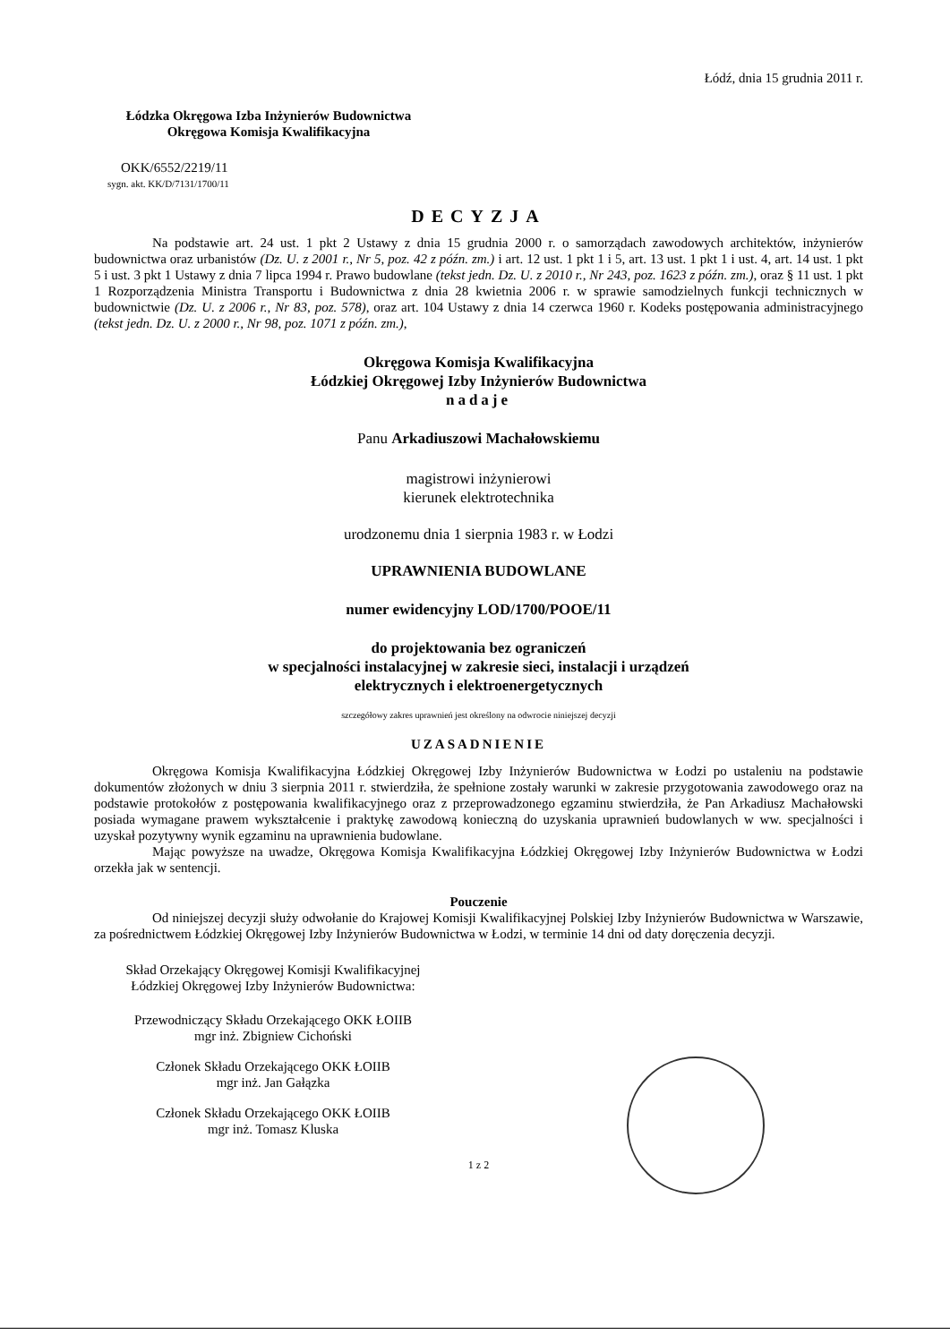Łódź, dnia 15 grudnia 2011 r.
Łódzka Okręgowa Izba Inżynierów Budownictwa
Okręgowa Komisja Kwalifikacyjna
OKK/6552/2219/11
sygn. akt. KK/D/7131/1700/11
DECYZJA
Na podstawie art. 24 ust. 1 pkt 2 Ustawy z dnia 15 grudnia 2000 r. o samorządach zawodowych architektów, inżynierów budownictwa oraz urbanistów (Dz. U. z 2001 r., Nr 5, poz. 42 z późn. zm.) i art. 12 ust. 1 pkt 1 i 5, art. 13 ust. 1 pkt 1 i ust. 4, art. 14 ust. 1 pkt 5 i ust. 3 pkt 1 Ustawy z dnia 7 lipca 1994 r. Prawo budowlane (tekst jedn. Dz. U. z 2010 r., Nr 243, poz. 1623 z późn. zm.), oraz § 11 ust. 1 pkt 1 Rozporządzenia Ministra Transportu i Budownictwa z dnia 28 kwietnia 2006 r. w sprawie samodzielnych funkcji technicznych w budownictwie (Dz. U. z 2006 r., Nr 83, poz. 578), oraz art. 104 Ustawy z dnia 14 czerwca 1960 r. Kodeks postępowania administracyjnego (tekst jedn. Dz. U. z 2000 r., Nr 98, poz. 1071 z późn. zm.),
Okręgowa Komisja Kwalifikacyjna
Łódzkiej Okręgowej Izby Inżynierów Budownictwa
nadaje
Panu Arkadiuszowi Machałowskiemu
magistrowi inżynierowi
kierunek elektrotechnika
urodzonemu dnia 1 sierpnia 1983 r. w Łodzi
UPRAWNIENIA BUDOWLANE
numer ewidencyjny LOD/1700/POOE/11
do projektowania bez ograniczeń
w specjalności instalacyjnej w zakresie sieci, instalacji i urządzeń
elektrycznych i elektroenergetycznych
szczegółowy zakres uprawnień jest określony na odwrocie niniejszej decyzji
UZASADNIENIE
Okręgowa Komisja Kwalifikacyjna Łódzkiej Okręgowej Izby Inżynierów Budownictwa w Łodzi po ustaleniu na podstawie dokumentów złożonych w dniu 3 sierpnia 2011 r. stwierdziła, że spełnione zostały warunki w zakresie przygotowania zawodowego oraz na podstawie protokołów z postępowania kwalifikacyjnego oraz z przeprowadzonego egzaminu stwierdziła, że Pan Arkadiusz Machałowski posiada wymagane prawem wykształcenie i praktykę zawodową konieczną do uzyskania uprawnień budowlanych w ww. specjalności i uzyskał pozytywny wynik egzaminu na uprawnienia budowlane.
Mając powyższe na uwadze, Okręgowa Komisja Kwalifikacyjna Łódzkiej Okręgowej Izby Inżynierów Budownictwa w Łodzi orzekła jak w sentencji.
Pouczenie
Od niniejszej decyzji służy odwołanie do Krajowej Komisji Kwalifikacyjnej Polskiej Izby Inżynierów Budownictwa w Warszawie, za pośrednictwem Łódzkiej Okręgowej Izby Inżynierów Budownictwa w Łodzi, w terminie 14 dni od daty doręczenia decyzji.
Skład Orzekający Okręgowej Komisji Kwalifikacyjnej
Łódzkiej Okręgowej Izby Inżynierów Budownictwa:
Przewodniczący Składu Orzekającego OKK ŁOIIB
mgr inż. Zbigniew Cichoński
Członek Składu Orzekającego OKK ŁOIIB
mgr inż. Jan Gałązka
Członek Składu Orzekającego OKK ŁOIIB
mgr inż. Tomasz Kluska
1 z 2